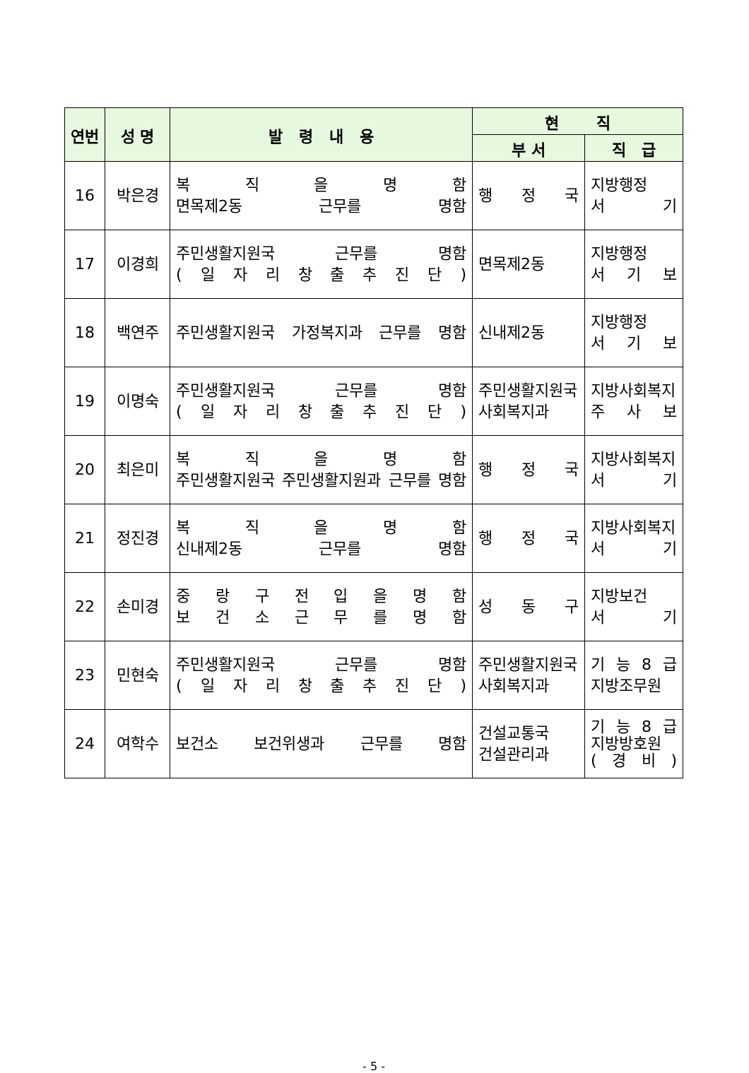| 연번 | 성 명 | 발 령 내 용 | 현 직 | |
| --- | --- | --- | --- | --- |
| | | | 부 서 | 직 급 |
| 16 | 박은경 | 복 직 을 명 함 면목제2동 근무를 명함 | 행 정 국 | 지방행정 서 기 |
| 17 | 이경희 | 주민생활지원국 근무를 명함 ( 일 자 리 창 출 추 진 단 ) | 면목제2동 | 지방행정 서 기 보 |
| 18 | 백연주 | 주민생활지원국 가정복지과 근무를 명함 | 신내제2동 | 지방행정 서 기 보 |
| 19 | 이명숙 | 주민생활지원국 근무를 명함 ( 일 자 리 창 출 추 진 단 ) | 주민생활지원국 사회복지과 | 지방사회복지 주 사 보 |
| 20 | 최은미 | 복 직 을 명 함 주민생활지원국 주민생활지원과 근무를 명함 | 행 정 국 | 지방사회복지 서 기 |
| 21 | 정진경 | 복 직 을 명 함 신내제2동 근무를 명함 | 행 정 국 | 지방사회복지 서 기 |
| 22 | 손미경 | 중 랑 구 전 입 을 명 함 보 건 소 근 무 를 명 함 | 성 동 구 | 지방보건 서 기 |
| 23 | 민현숙 | 주민생활지원국 근무를 명함 ( 일 자 리 창 출 추 진 단 ) | 주민생활지원국 사회복지과 | 기 능 8 급 지방조무원 |
| 24 | 여학수 | 보건소 보건위생과 근무를 명함 | 건설교통국 건설관리과 | 기 능 8 급 지방방호원 ( 경 비 ) |
- 5 -